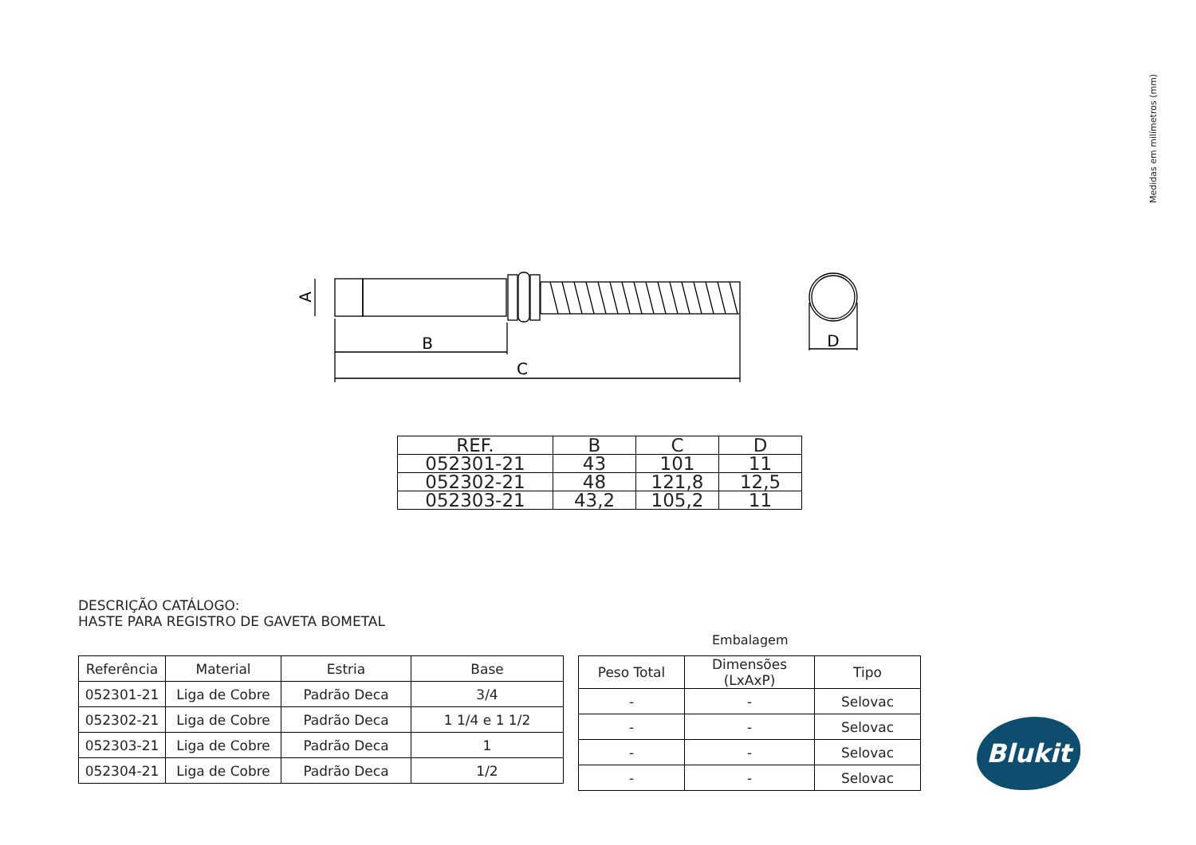Medidas em milímetros (mm)
B
C
D
A
| REF. | B | C | D |
| 052301-21 | 43 | 101 | 11 |
| 052302-21 | 48 | 121,8 | 12,5 |
| 052303-21 | 43,2 | 105,2 | 11 |
DESCRIÇÃO CATÁLOGO:
HASTE PARA REGISTRO DE GAVETA BOMETAL
| Referência | Material | Estria | Base |
| --- | --- | --- | --- |
| 052301-21 | Liga de Cobre | Padrão Deca | 3/4 |
| 052302-21 | Liga de Cobre | Padrão Deca | 1 1/4 e 1 1/2 |
| 052303-21 | Liga de Cobre | Padrão Deca | 1 |
| 052304-21 | Liga de Cobre | Padrão Deca | 1/2 |
Embalagem
| Peso Total | Dimensões (LxAxP) | Tipo |
| --- | --- | --- |
| - | - | Selovac |
| - | - | Selovac |
| - | - | Selovac |
| - | - | Selovac |
Blukit